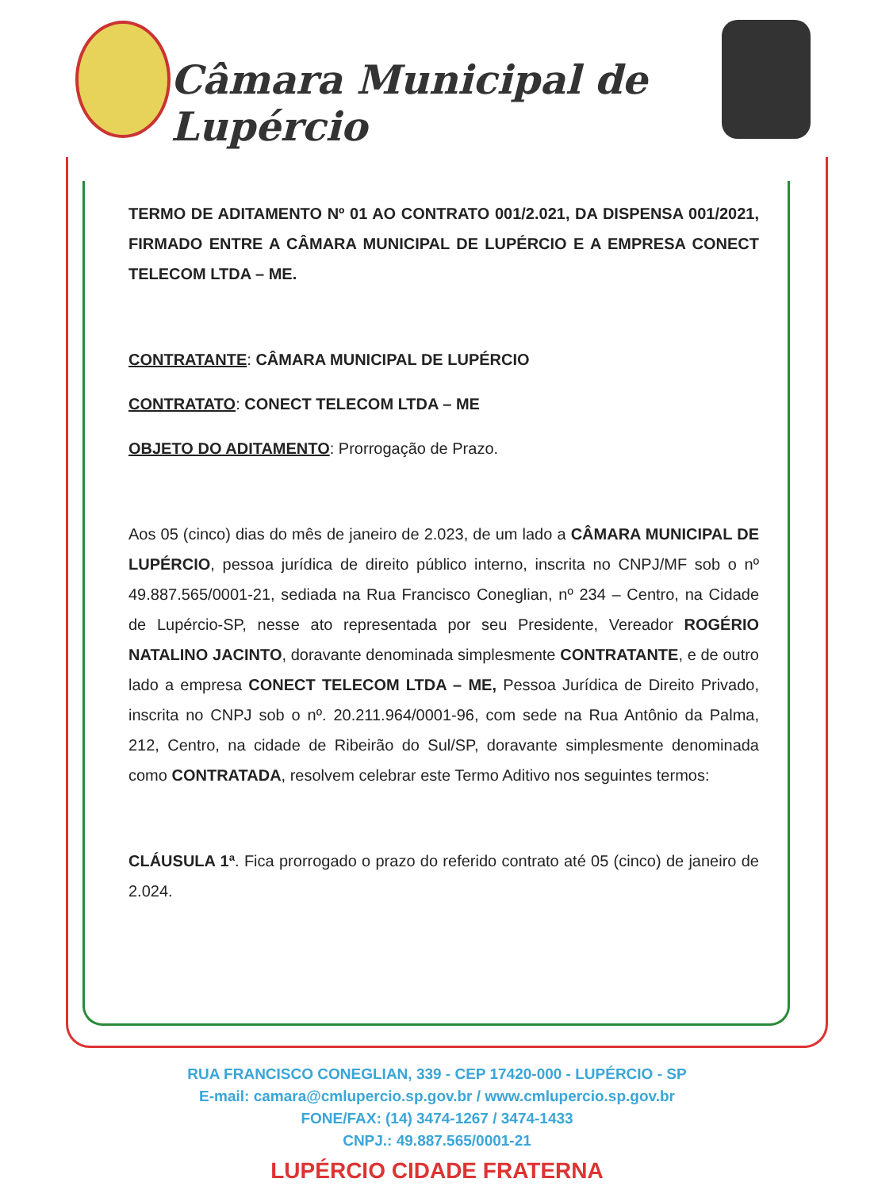Câmara Municipal de Lupércio
TERMO DE ADITAMENTO Nº 01 AO CONTRATO 001/2.021, DA DISPENSA 001/2021, FIRMADO ENTRE A CÂMARA MUNICIPAL DE LUPÉRCIO E A EMPRESA CONECT TELECOM LTDA – ME.
CONTRATANTE: CÂMARA MUNICIPAL DE LUPÉRCIO
CONTRATATO: CONECT TELECOM LTDA – ME
OBJETO DO ADITAMENTO: Prorrogação de Prazo.
Aos 05 (cinco) dias do mês de janeiro de 2.023, de um lado a CÂMARA MUNICIPAL DE LUPÉRCIO, pessoa jurídica de direito público interno, inscrita no CNPJ/MF sob o nº 49.887.565/0001-21, sediada na Rua Francisco Coneglian, nº 234 – Centro, na Cidade de Lupércio-SP, nesse ato representada por seu Presidente, Vereador ROGÉRIO NATALINO JACINTO, doravante denominada simplesmente CONTRATANTE, e de outro lado a empresa CONECT TELECOM LTDA – ME, Pessoa Jurídica de Direito Privado, inscrita no CNPJ sob o nº. 20.211.964/0001-96, com sede na Rua Antônio da Palma, 212, Centro, na cidade de Ribeirão do Sul/SP, doravante simplesmente denominada como CONTRATADA, resolvem celebrar este Termo Aditivo nos seguintes termos:
CLÁUSULA 1ª. Fica prorrogado o prazo do referido contrato até 05 (cinco) de janeiro de 2.024.
RUA FRANCISCO CONEGLIAN, 339 - CEP 17420-000 - LUPÉRCIO - SP
E-mail: camara@cmlupercio.sp.gov.br / www.cmlupercio.sp.gov.br
FONE/FAX: (14) 3474-1267 / 3474-1433
CNPJ.: 49.887.565/0001-21
LUPÉRCIO CIDADE FRATERNA